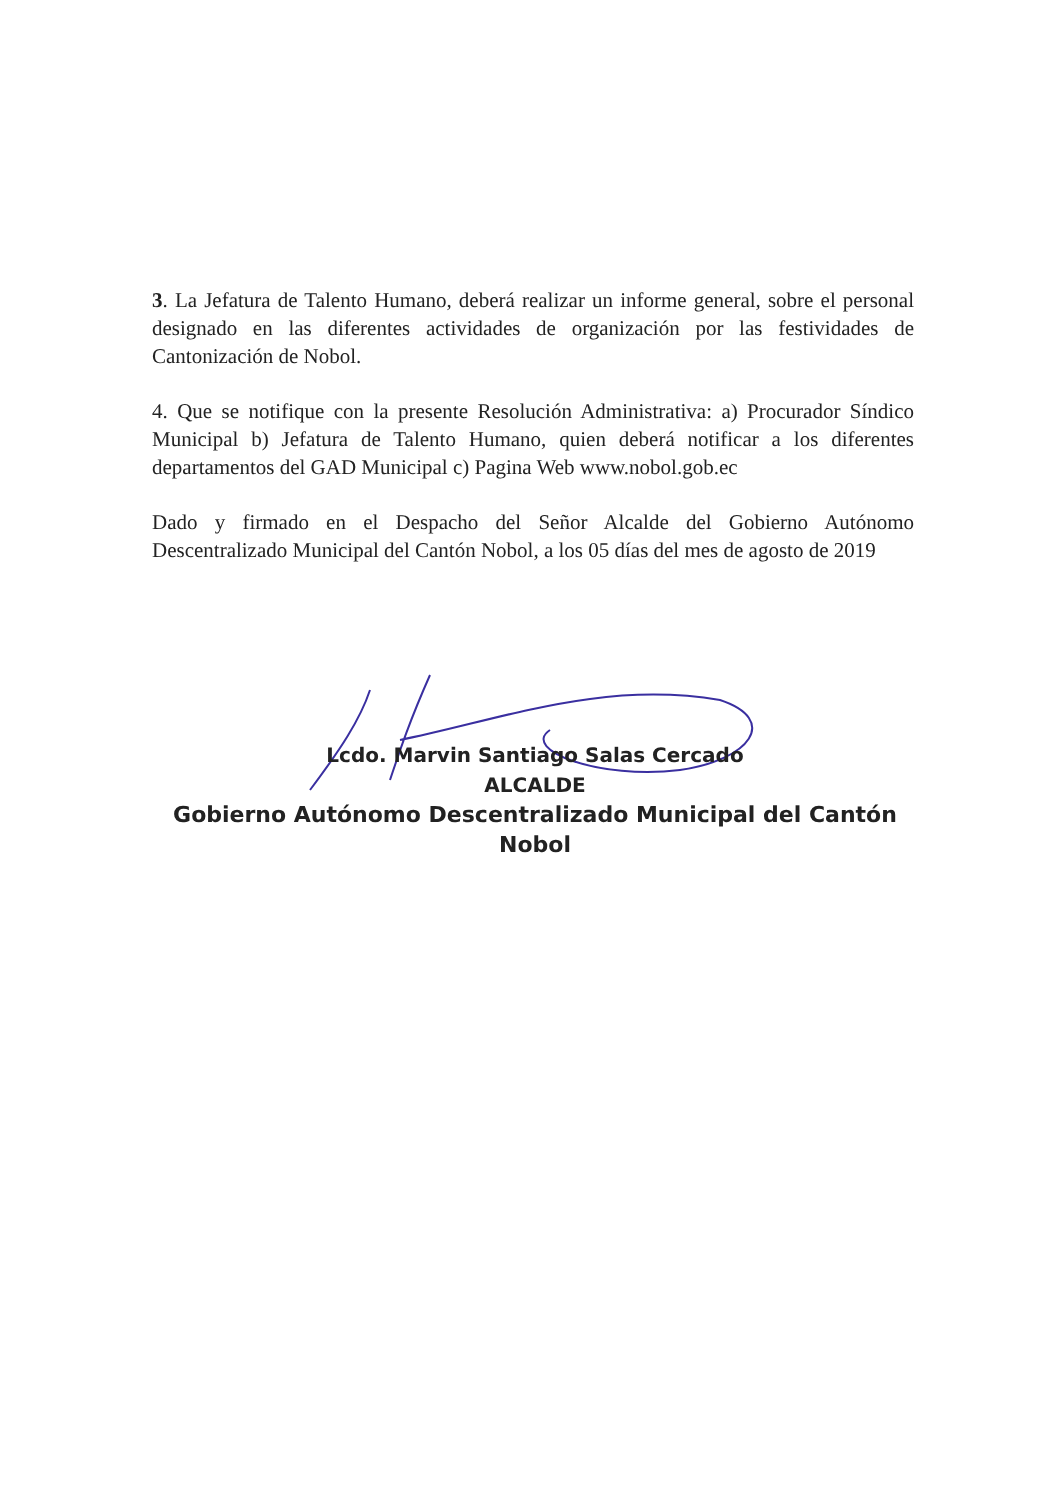3. La Jefatura de Talento Humano, deberá realizar un informe general, sobre el personal designado en las diferentes actividades de organización por las festividades de Cantonización de Nobol.
4. Que se notifique con la presente Resolución Administrativa: a) Procurador Síndico Municipal b) Jefatura de Talento Humano, quien deberá notificar a los diferentes departamentos del GAD Municipal c) Pagina Web www.nobol.gob.ec
Dado y firmado en el Despacho del Señor Alcalde del Gobierno Autónomo Descentralizado Municipal del Cantón Nobol, a los 05 días del mes de agosto de 2019
Lcdo. Marvin Santiago Salas Cercado
ALCALDE
Gobierno Autónomo Descentralizado Municipal del Cantón Nobol